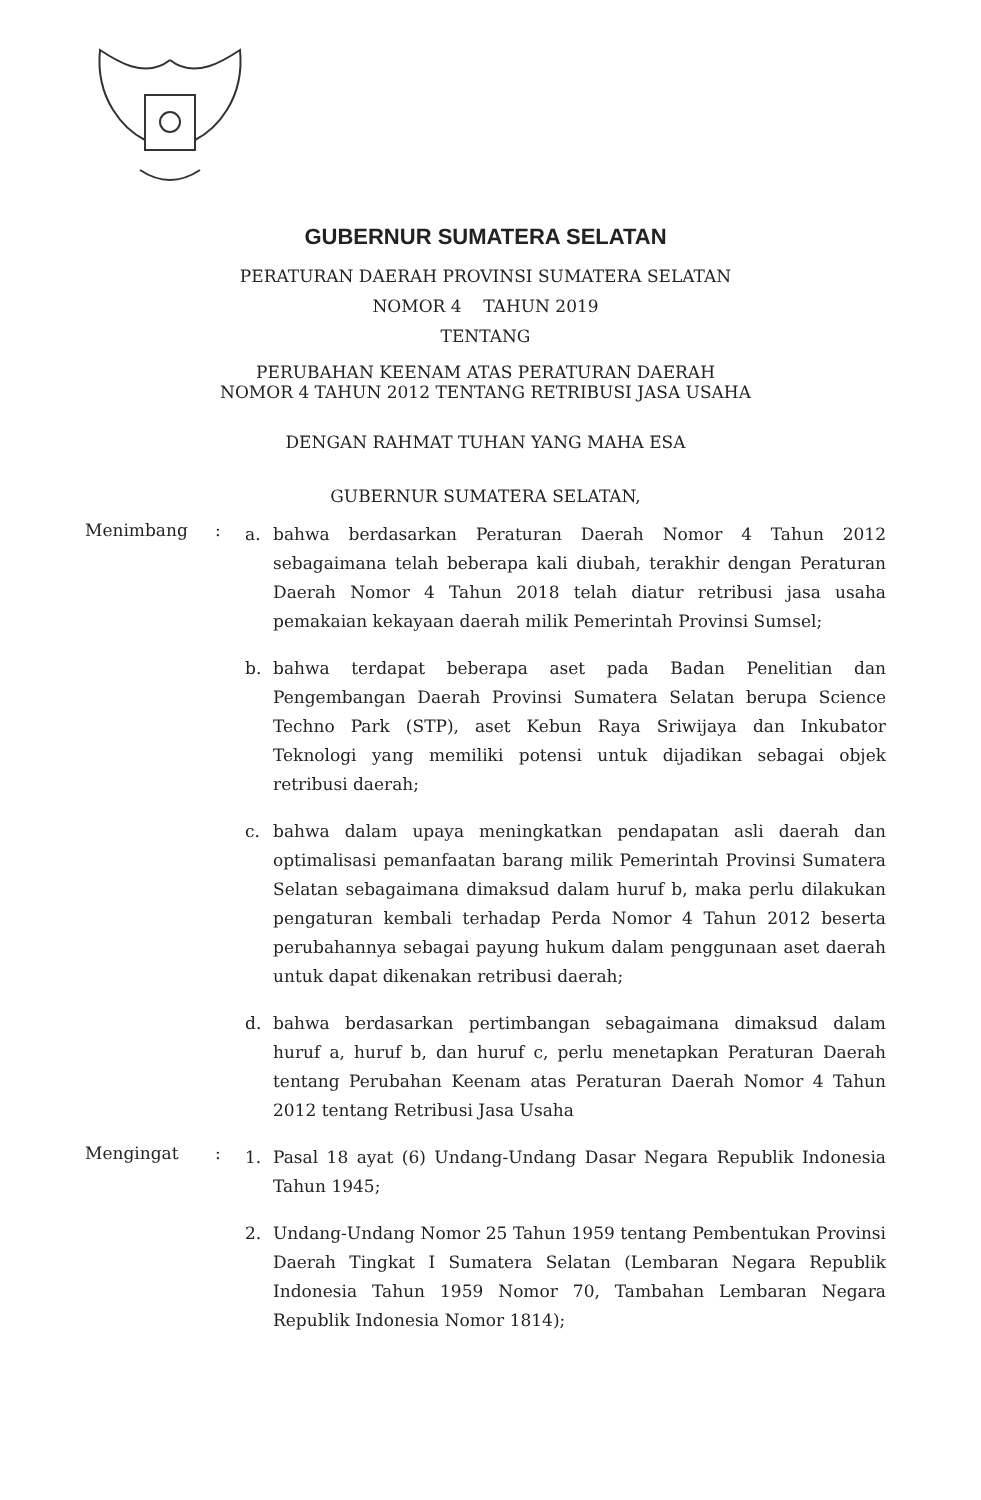GUBERNUR SUMATERA SELATAN
PERATURAN DAERAH PROVINSI SUMATERA SELATAN
NOMOR 4 TAHUN 2019
TENTANG
PERUBAHAN KEENAM ATAS PERATURAN DAERAH
NOMOR 4 TAHUN 2012 TENTANG RETRIBUSI JASA USAHA
DENGAN RAHMAT TUHAN YANG MAHA ESA
GUBERNUR SUMATERA SELATAN,
Menimbang :
a. bahwa berdasarkan Peraturan Daerah Nomor 4 Tahun 2012 sebagaimana telah beberapa kali diubah, terakhir dengan Peraturan Daerah Nomor 4 Tahun 2018 telah diatur retribusi jasa usaha pemakaian kekayaan daerah milik Pemerintah Provinsi Sumsel;
b. bahwa terdapat beberapa aset pada Badan Penelitian dan Pengembangan Daerah Provinsi Sumatera Selatan berupa Science Techno Park (STP), aset Kebun Raya Sriwijaya dan Inkubator Teknologi yang memiliki potensi untuk dijadikan sebagai objek retribusi daerah;
c. bahwa dalam upaya meningkatkan pendapatan asli daerah dan optimalisasi pemanfaatan barang milik Pemerintah Provinsi Sumatera Selatan sebagaimana dimaksud dalam huruf b, maka perlu dilakukan pengaturan kembali terhadap Perda Nomor 4 Tahun 2012 beserta perubahannya sebagai payung hukum dalam penggunaan aset daerah untuk dapat dikenakan retribusi daerah;
d. bahwa berdasarkan pertimbangan sebagaimana dimaksud dalam huruf a, huruf b, dan huruf c, perlu menetapkan Peraturan Daerah tentang Perubahan Keenam atas Peraturan Daerah Nomor 4 Tahun 2012 tentang Retribusi Jasa Usaha
Mengingat :
1. Pasal 18 ayat (6) Undang-Undang Dasar Negara Republik Indonesia Tahun 1945;
2. Undang-Undang Nomor 25 Tahun 1959 tentang Pembentukan Provinsi Daerah Tingkat I Sumatera Selatan (Lembaran Negara Republik Indonesia Tahun 1959 Nomor 70, Tambahan Lembaran Negara Republik Indonesia Nomor 1814);